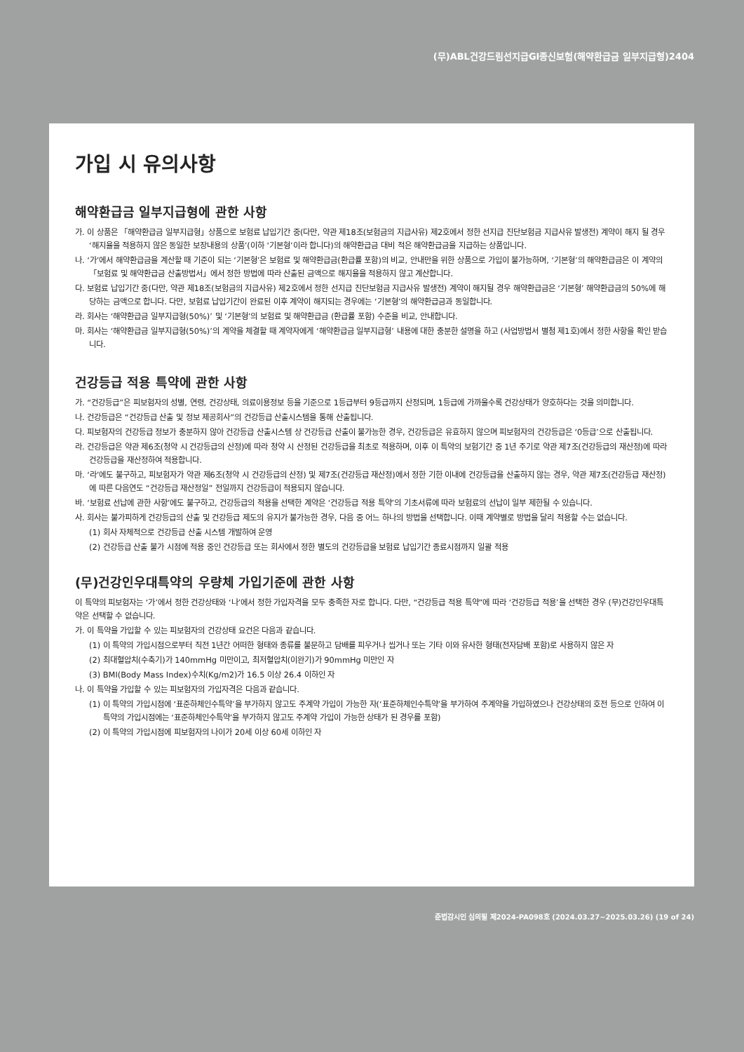(무)ABL건강드림선지급GI종신보험(해약환급금 일부지급형)2404
가입 시 유의사항
해약환급금 일부지급형에 관한 사항
가. 이 상품은 「해약환급금 일부지급형」상품으로 보험료 납입기간 중(다만, 약관 제18조(보험금의 지급사유) 제2호에서 정한 선지급 진단보험금 지급사유 발생전) 계약이 해지 될 경우 ‘해지율을 적용하지 않은 동일한 보장내용의 상품’(이하 ‘기본형’이라 합니다)의 해약환급금 대비 적은 해약환급금을 지급하는 상품입니다.
나. ‘가’에서 해약환급금을 계산할 때 기준이 되는 ‘기본형’은 보험료 및 해약환급금(환급률 포함)의 비교, 안내만을 위한 상품으로 가입이 불가능하며, ‘기본형’의 해약환급금은 이 계약의 「보험료 및 해약환급금 산출방법서」에서 정한 방법에 따라 산출된 금액으로 해지율을 적용하지 않고 계산합니다.
다. 보험료 납입기간 중(다만, 약관 제18조(보험금의 지급사유) 제2호에서 정한 선지급 진단보험금 지급사유 발생전) 계약이 해지될 경우 해약환급금은 ‘기본형’ 해약환급금의 50%에 해당하는 금액으로 합니다. 다만, 보험료 납입기간이 완료된 이후 계약이 해지되는 경우에는 ‘기본형’의 해약환급금과 동일합니다.
라. 회사는 ‘해약환급금 일부지급형(50%)’ 및 ‘기본형’의 보험료 및 해약환급금 (환급률 포함) 수준을 비교, 안내합니다.
마. 회사는 ‘해약환급금 일부지급형(50%)’의 계약을 체결할 때 계약자에게 ‘해약환급금 일부지급형’ 내용에 대한 충분한 설명을 하고 (사업방법서 별첨 제1호)에서 정한 사항을 확인 받습니다.
건강등급 적용 특약에 관한 사항
가. “건강등급”은 피보험자의 성별, 연령, 건강상태, 의료이용정보 등을 기준으로 1등급부터 9등급까지 산정되며, 1등급에 가까울수록 건강상태가 양호하다는 것을 의미합니다.
나. 건강등급은 “건강등급 산출 및 정보 제공회사”의 건강등급 산출시스템을 통해 산출됩니다.
다. 피보험자의 건강등급 정보가 충분하지 않아 건강등급 산출시스템 상 건강등급 산출이 불가능한 경우, 건강등급은 유효하지 않으며 피보험자의 건강등급은 ‘0등급’으로 산출됩니다.
라. 건강등급은 약관 제6조(청약 시 건강등급의 산정)에 따라 청약 시 산정된 건강등급을 최초로 적용하며, 이후 이 특약의 보험기간 중 1년 주기로 약관 제7조(건강등급의 재산정)에 따라 건강등급을 재산정하여 적용합니다.
마. ‘라’에도 불구하고, 피보험자가 약관 제6조(청약 시 건강등급의 산정) 및 제7조(건강등급 재산정)에서 정한 기한 이내에 건강등급을 산출하지 않는 경우, 약관 제7조(건강등급 재산정)에 따른 다음연도 “건강등급 재산정일” 전일까지 건강등급이 적용되지 않습니다.
바. ‘보험료 선납에 관한 사항’에도 불구하고, 건강등급의 적용을 선택한 계약은 ‘건강등급 적용 특약’의 기초서류에 따라 보험료의 선납이 일부 제한될 수 있습니다.
사. 회사는 불가피하게 건강등급의 산출 및 건강등급 제도의 유지가 불가능한 경우, 다음 중 어느 하나의 방법을 선택합니다. 이때 계약별로 방법을 달리 적용할 수는 없습니다.
(1) 회사 자체적으로 건강등급 산출 시스템 개발하여 운영
(2) 건강등급 산출 불가 시점에 적용 중인 건강등급 또는 회사에서 정한 별도의 건강등급을 보험료 납입기간 종료시점까지 일괄 적용
(무)건강인우대특약의 우량체 가입기준에 관한 사항
이 특약의 피보험자는 ‘가’에서 정한 건강상태와 ‘나’에서 정한 가입자격을 모두 충족한 자로 합니다. 다만, “건강등급 적용 특약”에 따라 ‘건강등급 적용’을 선택한 경우 (무)건강인우대특약은 선택할 수 없습니다.
가. 이 특약을 가입할 수 있는 피보험자의 건강상태 요건은 다음과 같습니다.
(1) 이 특약의 가입시점으로부터 직전 1년간 어떠한 형태와 종류를 불문하고 담배를 피우거나 씹거나 또는 기타 이와 유사한 형태(전자담배 포함)로 사용하지 않은 자
(2) 최대혈압치(수축기)가 140mmHg 미만이고, 최저혈압치(이완기)가 90mmHg 미만인 자
(3) BMI(Body Mass Index)수치(Kg/m2)가 16.5 이상 26.4 이하인 자
나. 이 특약을 가입할 수 있는 피보험자의 가입자격은 다음과 같습니다.
(1) 이 특약의 가입시점에 ‘표준하체인수특약’을 부가하지 않고도 주계약 가입이 가능한 자(‘표준하체인수특약’을 부가하여 주계약을 가입하였으나 건강상태의 호전 등으로 인하여 이 특약의 가입시점에는 ‘표준하체인수특약’을 부가하지 않고도 주계약 가입이 가능한 상태가 된 경우를 포함)
(2) 이 특약의 가입시점에 피보험자의 나이가 20세 이상 60세 이하인 자
준법감시인 심의필 제2024-PA098호 (2024.03.27~2025.03.26) (19 of 24)